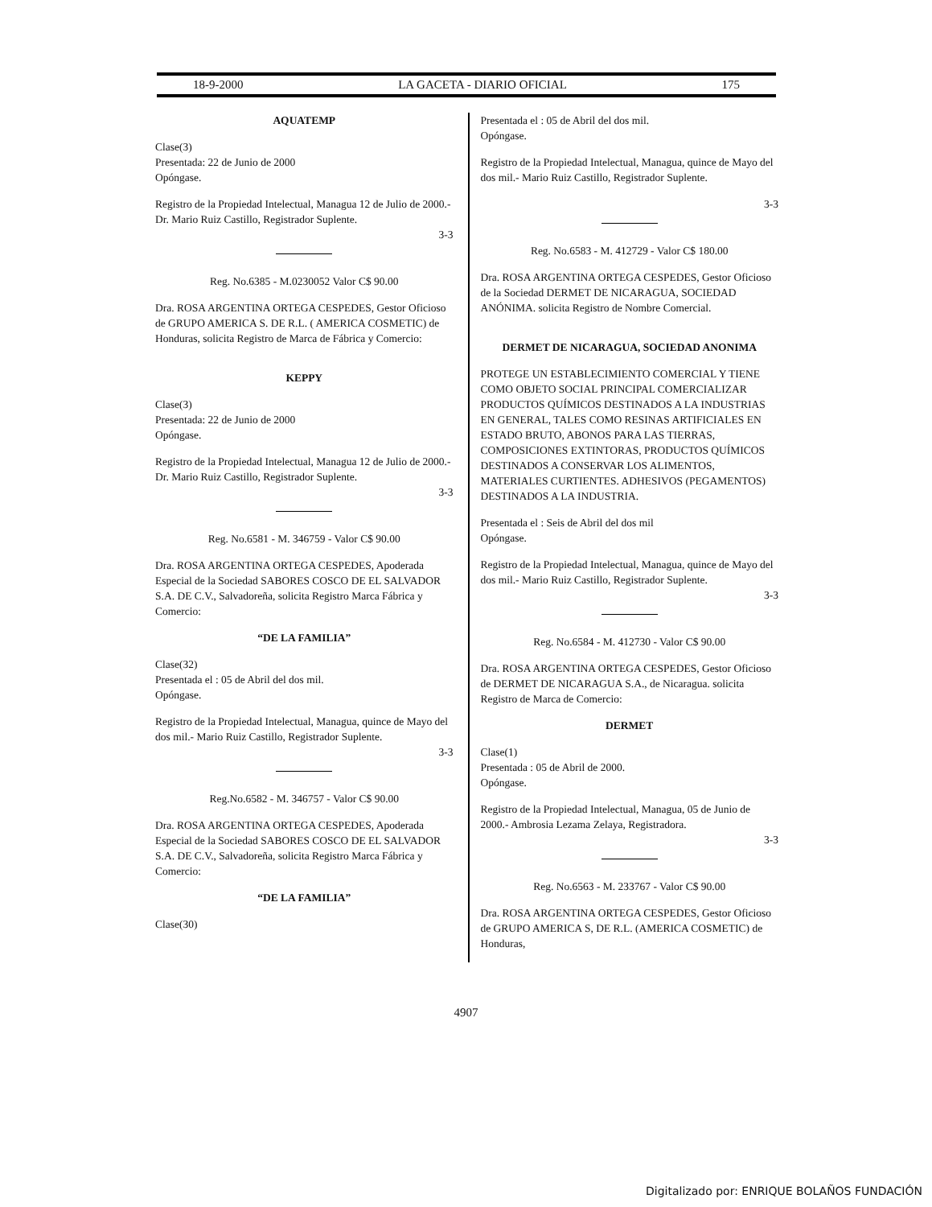18-9-2000 LA GACETA - DIARIO OFICIAL 175
AQUATEMP
Clase(3)
Presentada: 22 de Junio de 2000
Opóngase.
Registro de la Propiedad Intelectual, Managua 12 de Julio de 2000.- Dr. Mario Ruiz Castillo, Registrador Suplente.
3-3
Reg. No.6385 - M.0230052 Valor C$ 90.00
Dra. ROSA ARGENTINA ORTEGA CESPEDES, Gestor Oficioso de GRUPO AMERICA S. DE R.L. ( AMERICA COSMETIC) de Honduras, solicita Registro de Marca de Fábrica y Comercio:
KEPPY
Clase(3)
Presentada: 22 de Junio de 2000
Opóngase.
Registro de la Propiedad Intelectual, Managua 12 de Julio de 2000.- Dr. Mario Ruiz Castillo, Registrador Suplente.
3-3
Reg. No.6581 - M. 346759 - Valor C$ 90.00
Dra. ROSA ARGENTINA ORTEGA CESPEDES, Apoderada Especial de la Sociedad SABORES COSCO DE EL SALVADOR S.A. DE C.V., Salvadoreña, solicita Registro Marca Fábrica y Comercio:
“DE LA FAMILIA”
Clase(32)
Presentada el : 05 de Abril del dos mil.
Opóngase.
Registro de la Propiedad Intelectual, Managua, quince de Mayo del dos mil.- Mario Ruiz Castillo, Registrador Suplente.
3-3
Reg.No.6582 - M. 346757 - Valor C$ 90.00
Dra. ROSA ARGENTINA ORTEGA CESPEDES, Apoderada Especial de la Sociedad SABORES COSCO DE EL SALVADOR S.A. DE C.V., Salvadoreña, solicita Registro Marca Fábrica y Comercio:
“DE LA FAMILIA”
Clase(30)
Presentada el : 05 de Abril del dos mil.
Opóngase.
Registro de la Propiedad Intelectual, Managua, quince de Mayo del dos mil.- Mario Ruiz Castillo, Registrador Suplente.
3-3
Reg. No.6583 - M. 412729 - Valor C$ 180.00
Dra. ROSA ARGENTINA ORTEGA CESPEDES, Gestor Oficioso de la Sociedad DERMET DE NICARAGUA, SOCIEDAD ANÓNIMA. solicita Registro de Nombre Comercial.
DERMET DE NICARAGUA, SOCIEDAD ANONIMA
PROTEGE UN ESTABLECIMIENTO COMERCIAL Y TIENE COMO OBJETO SOCIAL PRINCIPAL COMERCIALIZAR PRODUCTOS QUÍMICOS DESTINADOS A LA INDUSTRIAS EN GENERAL, TALES COMO RESINAS ARTIFICIALES EN ESTADO BRUTO, ABONOS PARA LAS TIERRAS, COMPOSICIONES EXTINTORAS, PRODUCTOS QUÍMICOS DESTINADOS A CONSERVAR LOS ALIMENTOS, MATERIALES CURTIENTES. ADHESIVOS (PEGAMENTOS) DESTINADOS A LA INDUSTRIA.
Presentada el : Seis de Abril del dos mil
Opóngase.
Registro de la Propiedad Intelectual, Managua, quince de Mayo del dos mil.- Mario Ruiz Castillo, Registrador Suplente.
3-3
Reg. No.6584 - M. 412730 - Valor C$ 90.00
Dra. ROSA ARGENTINA ORTEGA CESPEDES, Gestor Oficioso de DERMET DE NICARAGUA S.A., de Nicaragua. solicita Registro de Marca de Comercio:
DERMET
Clase(1)
Presentada : 05 de Abril de 2000.
Opóngase.
Registro de la Propiedad Intelectual, Managua, 05 de Junio de 2000.- Ambrosia Lezama Zelaya, Registradora.
3-3
Reg. No.6563 - M. 233767 - Valor C$ 90.00
Dra. ROSA ARGENTINA ORTEGA CESPEDES, Gestor Oficioso de GRUPO AMERICA S, DE R.L. (AMERICA COSMETIC) de Honduras,
4907
Digitalizado por: ENRIQUE BOLAÑOS FUNDACIÓN